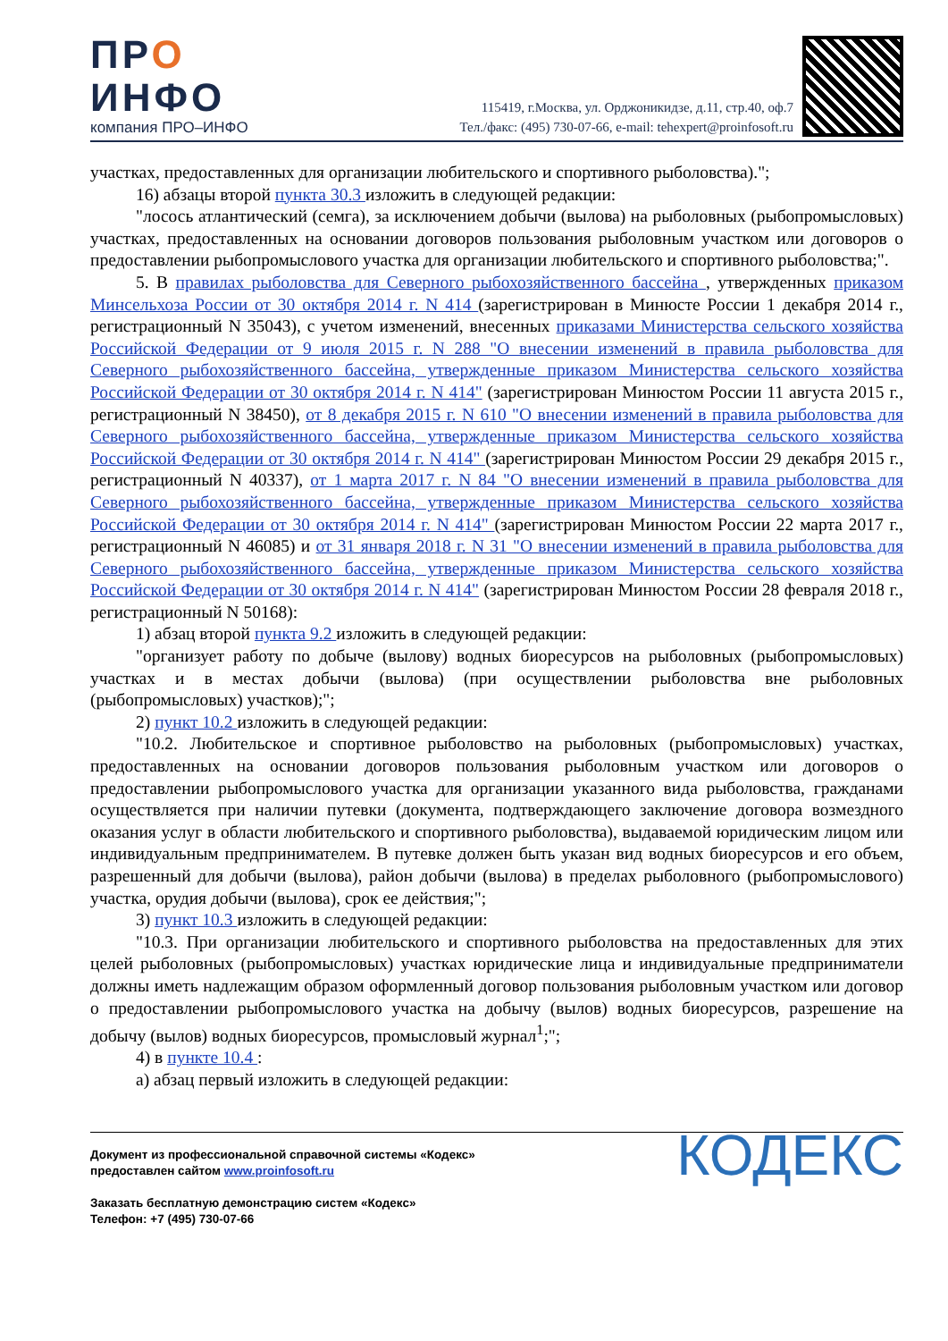ПРО
ИНФО
компания ПРО–ИНФО
115419, г.Москва, ул. Орджоникидзе, д.11, стр.40, оф.7
Тел./факс: (495) 730-07-66, e-mail: tehexpert@proinfosoft.ru
участках, предоставленных для организации любительского и спортивного рыболовства).";
16) абзацы второй пункта 30.3 изложить в следующей редакции:
"лосось атлантический (семга), за исключением добычи (вылова) на рыболовных (рыбопромысловых) участках, предоставленных на основании договоров пользования рыболовным участком или договоров о предоставлении рыбопромыслового участка для организации любительского и спортивного рыболовства;".
5. В правилах рыболовства для Северного рыбохозяйственного бассейна , утвержденных приказом Минсельхоза России от 30 октября 2014 г. N 414 (зарегистрирован в Минюсте России 1 декабря 2014 г., регистрационный N 35043), с учетом изменений, внесенных приказами Министерства сельского хозяйства Российской Федерации от 9 июля 2015 г. N 288 "О внесении изменений в правила рыболовства для Северного рыбохозяйственного бассейна, утвержденные приказом Министерства сельского хозяйства Российской Федерации от 30 октября 2014 г. N 414" (зарегистрирован Минюстом России 11 августа 2015 г., регистрационный N 38450), от 8 декабря 2015 г. N 610 "О внесении изменений в правила рыболовства для Северного рыбохозяйственного бассейна, утвержденные приказом Министерства сельского хозяйства Российской Федерации от 30 октября 2014 г. N 414" (зарегистрирован Минюстом России 29 декабря 2015 г., регистрационный N 40337), от 1 марта 2017 г. N 84 "О внесении изменений в правила рыболовства для Северного рыбохозяйственного бассейна, утвержденные приказом Министерства сельского хозяйства Российской Федерации от 30 октября 2014 г. N 414" (зарегистрирован Минюстом России 22 марта 2017 г., регистрационный N 46085) и от 31 января 2018 г. N 31 "О внесении изменений в правила рыболовства для Северного рыбохозяйственного бассейна, утвержденные приказом Министерства сельского хозяйства Российской Федерации от 30 октября 2014 г. N 414" (зарегистрирован Минюстом России 28 февраля 2018 г., регистрационный N 50168):
1) абзац второй пункта 9.2 изложить в следующей редакции:
"организует работу по добыче (вылову) водных биоресурсов на рыболовных (рыбопромысловых) участках и в местах добычи (вылова) (при осуществлении рыболовства вне рыболовных (рыбопромысловых) участков);";
2) пункт 10.2 изложить в следующей редакции:
"10.2. Любительское и спортивное рыболовство на рыболовных (рыбопромысловых) участках, предоставленных на основании договоров пользования рыболовным участком или договоров о предоставлении рыбопромыслового участка для организации указанного вида рыболовства, гражданами осуществляется при наличии путевки (документа, подтверждающего заключение договора возмездного оказания услуг в области любительского и спортивного рыболовства), выдаваемой юридическим лицом или индивидуальным предпринимателем. В путевке должен быть указан вид водных биоресурсов и его объем, разрешенный для добычи (вылова), район добычи (вылова) в пределах рыболовного (рыбопромыслового) участка, орудия добычи (вылова), срок ее действия;";
3) пункт 10.3 изложить в следующей редакции:
"10.3. При организации любительского и спортивного рыболовства на предоставленных для этих целей рыболовных (рыбопромысловых) участках юридические лица и индивидуальные предприниматели должны иметь надлежащим образом оформленный договор пользования рыболовным участком или договор о предоставлении рыбопромыслового участка на добычу (вылов) водных биоресурсов, разрешение на добычу (вылов) водных биоресурсов, промысловый журнал<sup>1</sup>;";
4) в пункте 10.4 :
а) абзац первый изложить в следующей редакции:
Документ из профессиональной справочной системы «Кодекс»
предоставлен сайтом www.proinfosoft.ru
Заказать бесплатную демонстрацию систем «Кодекс»
Телефон: +7 (495) 730-07-66
КОДЕКС